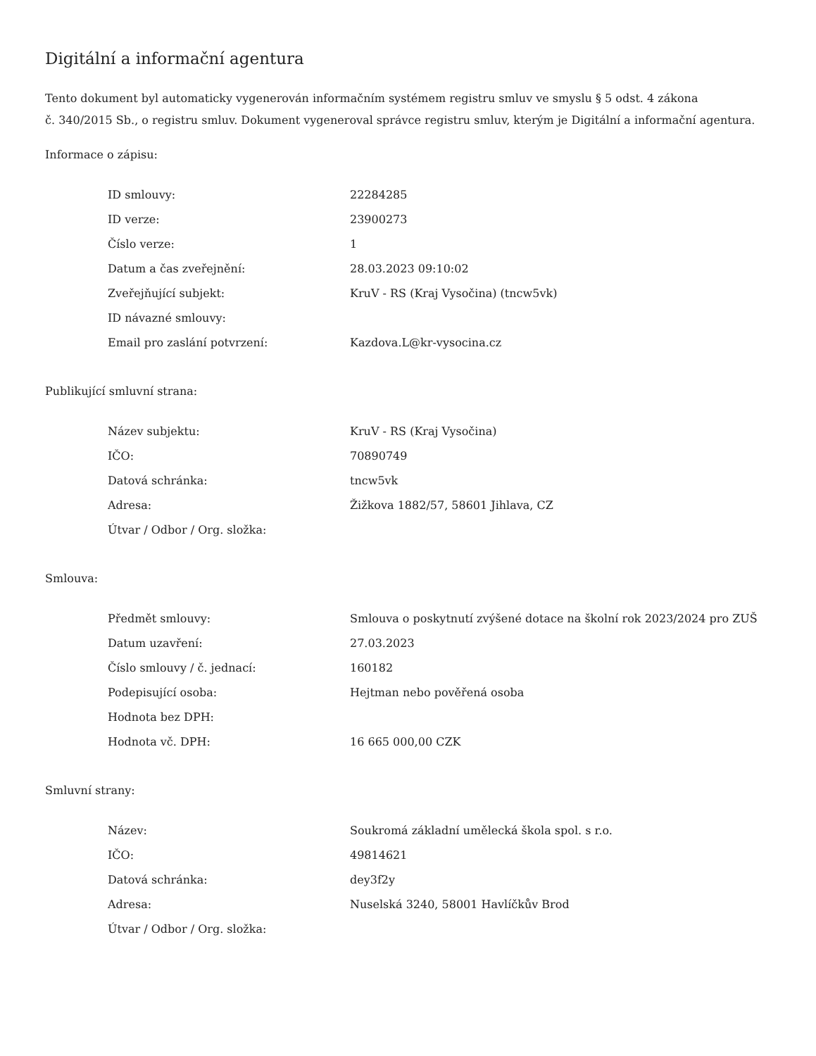Digitální a informační agentura
Tento dokument byl automaticky vygenerován informačním systémem registru smluv ve smyslu § 5 odst. 4 zákona
č. 340/2015 Sb., o registru smluv. Dokument vygeneroval správce registru smluv, kterým je Digitální a informační agentura.
Informace o zápisu:
| ID smlouvy: | 22284285 |
| ID verze: | 23900273 |
| Číslo verze: | 1 |
| Datum a čas zveřejnění: | 28.03.2023 09:10:02 |
| Zveřejňující subjekt: | KruV - RS (Kraj Vysočina) (tncw5vk) |
| ID návazné smlouvy: | |
| Email pro zaslání potvrzení: | Kazdova.L@kr-vysocina.cz |
Publikující smluvní strana:
| Název subjektu: | KruV - RS (Kraj Vysočina) |
| IČO: | 70890749 |
| Datová schránka: | tncw5vk |
| Adresa: | Žižkova 1882/57, 58601 Jihlava, CZ |
| Útvar / Odbor / Org. složka: | |
Smlouva:
| Předmět smlouvy: | Smlouva o poskytnutí zvýšené dotace na školní rok 2023/2024 pro ZUŠ |
| Datum uzavření: | 27.03.2023 |
| Číslo smlouvy / č. jednací: | 160182 |
| Podepisující osoba: | Hejtman nebo pověřená osoba |
| Hodnota bez DPH: | |
| Hodnota vč. DPH: | 16 665 000,00 CZK |
Smluvní strany:
| Název: | Soukromá základní umělecká škola spol. s r.o. |
| IČO: | 49814621 |
| Datová schránka: | dey3f2y |
| Adresa: | Nuselská 3240, 58001 Havlíčkův Brod |
| Útvar / Odbor / Org. složka: | |